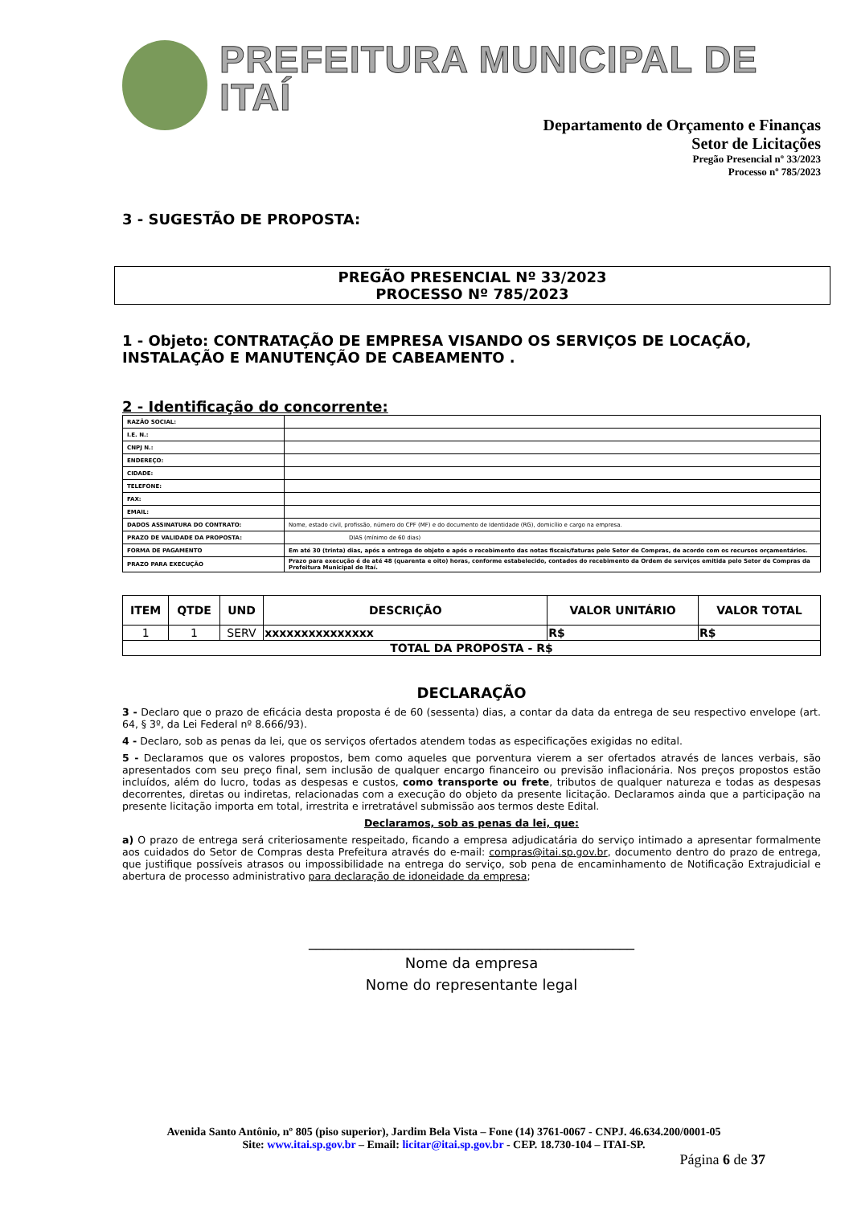PREFEITURA MUNICIPAL DE ITAÍ
Departamento de Orçamento e Finanças
Setor de Licitações
Pregão Presencial nº 33/2023
Processo nº 785/2023
3 - SUGESTÃO DE PROPOSTA:
PREGÃO PRESENCIAL Nº 33/2023
PROCESSO Nº 785/2023
1 - Objeto: CONTRATAÇÃO DE EMPRESA VISANDO OS SERVIÇOS DE LOCAÇÃO, INSTALAÇÃO E MANUTENÇÃO DE CABEAMENTO .
2 - Identificação do concorrente:
| RAZÃO SOCIAL: | |
| I.E. N.: | |
| CNPJ N.: | |
| ENDEREÇO: | |
| CIDADE: | |
| TELEFONE: | |
| FAX: | |
| EMAIL: | |
| DADOS ASSINATURA DO CONTRATO: | Nome, estado civil, profissão, número do CPF (MF) e do documento de Identidade (RG), domicílio e cargo na empresa. |
| PRAZO DE VALIDADE DA PROPOSTA: | DIAS (mínimo de 60 dias) |
| FORMA DE PAGAMENTO | Em até 30 (trinta) dias, após a entrega do objeto e após o recebimento das notas fiscais/faturas pelo Setor de Compras, de acordo com os recursos orçamentários. |
| PRAZO PARA EXECUÇÃO | Prazo para execução é de até 48 (quarenta e oito) horas, conforme estabelecido, contados do recebimento da Ordem de serviços emitida pelo Setor de Compras da Prefeitura Municipal de Itaí. |
| ITEM | QTDE | UND | DESCRIÇÃO | VALOR UNITÁRIO | VALOR TOTAL |
| --- | --- | --- | --- | --- | --- |
| 1 | 1 | SERV | xxxxxxxxxxxxxxx | R$ | R$ |
| TOTAL DA PROPOSTA - R$ | | | | | |
DECLARAÇÃO
3 - Declaro que o prazo de eficácia desta proposta é de 60 (sessenta) dias, a contar da data da entrega de seu respectivo envelope (art. 64, § 3º, da Lei Federal nº 8.666/93).
4 - Declaro, sob as penas da lei, que os serviços ofertados atendem todas as especificações exigidas no edital.
5 - Declaramos que os valores propostos, bem como aqueles que porventura vierem a ser ofertados através de lances verbais, são apresentados com seu preço final, sem inclusão de qualquer encargo financeiro ou previsão inflacionária. Nos preços propostos estão incluídos, além do lucro, todas as despesas e custos, como transporte ou frete, tributos de qualquer natureza e todas as despesas decorrentes, diretas ou indiretas, relacionadas com a execução do objeto da presente licitação. Declaramos ainda que a participação na presente licitação importa em total, irrestrita e irretratável submissão aos termos deste Edital.
Declaramos, sob as penas da lei, que:
a) O prazo de entrega será criteriosamente respeitado, ficando a empresa adjudicatária do serviço intimado a apresentar formalmente aos cuidados do Setor de Compras desta Prefeitura através do e-mail: compras@itai.sp.gov.br, documento dentro do prazo de entrega, que justifique possíveis atrasos ou impossibilidade na entrega do serviço, sob pena de encaminhamento de Notificação Extrajudicial e abertura de processo administrativo para declaração de idoneidade da empresa;
_____________________________________________
Nome da empresa
Nome do representante legal
Avenida Santo Antônio, nº 805 (piso superior), Jardim Bela Vista – Fone (14) 3761-0067 - CNPJ. 46.634.200/0001-05
Site: www.itai.sp.gov.br – Email: licitar@itai.sp.gov.br - CEP. 18.730-104 – ITAI-SP.
Página 6 de 37